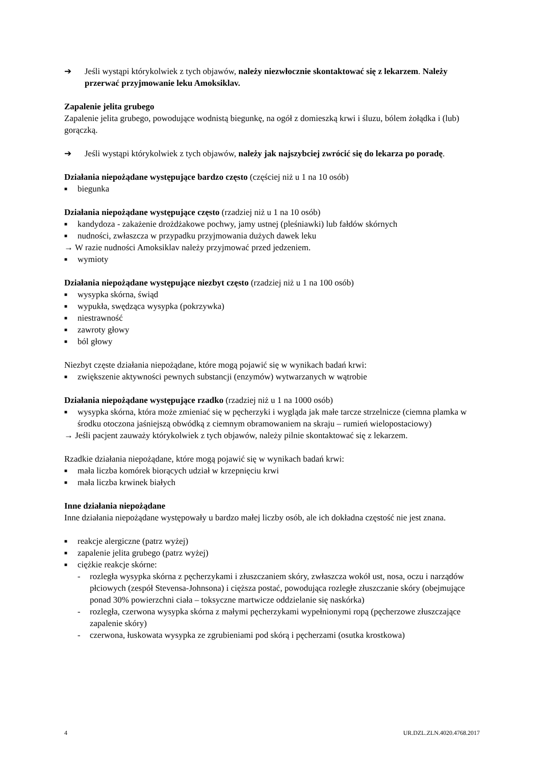➔ Jeśli wystąpi którykolwiek z tych objawów, należy niezwłocznie skontaktować się z lekarzem. Należy przerwać przyjmowanie leku Amoksiklav.
Zapalenie jelita grubego
Zapalenie jelita grubego, powodujące wodnistą biegunkę, na ogół z domieszką krwi i śluzu, bólem żołądka i (lub) gorączką.
➔ Jeśli wystąpi którykolwiek z tych objawów, należy jak najszybciej zwrócić się do lekarza po poradę.
Działania niepożądane występujące bardzo często (częściej niż u 1 na 10 osób)
■
biegunka
Działania niepożądane występujące często (rzadziej niż u 1 na 10 osób)
■
kandydoza - zakażenie drożdżakowe pochwy, jamy ustnej (pleśniawki) lub fałdów skórnych
■
nudności, zwłaszcza w przypadku przyjmowania dużych dawek leku
→ W razie nudności Amoksiklav należy przyjmować przed jedzeniem.
■
wymioty
Działania niepożądane występujące niezbyt często (rzadziej niż u 1 na 100 osób)
■
wysypka skórna, świąd
■
wypukła, swędząca wysypka (pokrzywka)
■
niestrawność
■
zawroty głowy
■
ból głowy
Niezbyt częste działania niepożądane, które mogą pojawić się w wynikach badań krwi:
■
zwiększenie aktywności pewnych substancji (enzymów) wytwarzanych w wątrobie
Działania niepożądane występujące rzadko (rzadziej niż u 1 na 1000 osób)
■
wysypka skórna, która może zmieniać się w pęcherzyki i wygląda jak małe tarcze strzelnicze (ciemna plamka w środku otoczona jaśniejszą obwódką z ciemnym obramowaniem na skraju – rumień wielopostaciowy)
→ Jeśli pacjent zauważy którykolwiek z tych objawów, należy pilnie skontaktować się z lekarzem.
Rzadkie działania niepożądane, które mogą pojawić się w wynikach badań krwi:
■
mała liczba komórek biorących udział w krzepnięciu krwi
■
mała liczba krwinek białych
Inne działania niepożądane
Inne działania niepożądane występowały u bardzo małej liczby osób, ale ich dokładna częstość nie jest znana.
■
reakcje alergiczne (patrz wyżej)
■
zapalenie jelita grubego (patrz wyżej)
■
ciężkie reakcje skórne:
- rozległa wysypka skórna z pęcherzykami i złuszczaniem skóry, zwłaszcza wokół ust, nosa, oczu i narządów płciowych (zespół Stevensa-Johnsona) i cięższa postać, powodująca rozległe złuszczanie skóry (obejmujące ponad 30% powierzchni ciała – toksyczne martwicze oddzielanie się naskórka)
- rozległa, czerwona wysypka skórna z małymi pęcherzykami wypełnionymi ropą (pęcherzowe złuszczające zapalenie skóry)
- czerwona, łuskowata wysypka ze zgrubieniami pod skórą i pęcherzami (osutka krostkowa)
4 UR.DZL.ZLN.4020.4768.2017